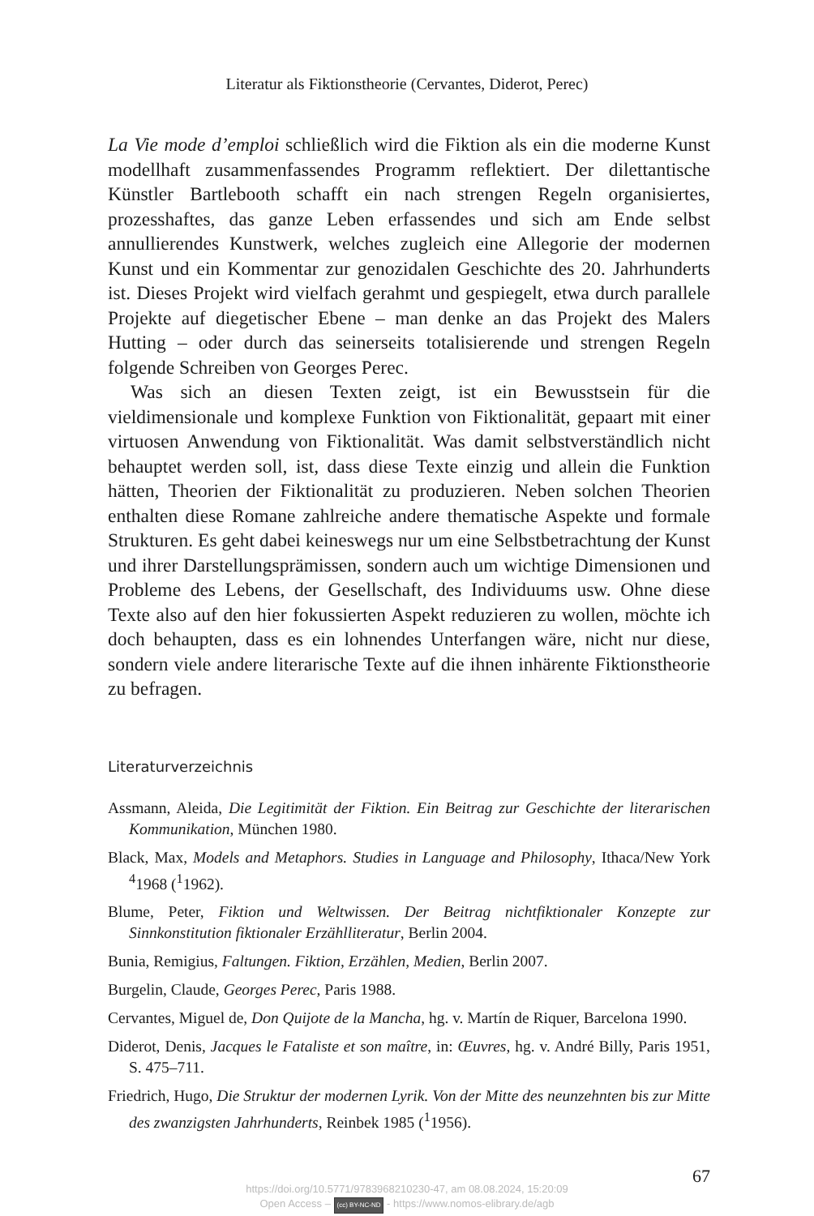Literatur als Fiktionstheorie (Cervantes, Diderot, Perec)
La Vie mode d’emploi schließlich wird die Fiktion als ein die moderne Kunst modellhaft zusammenfassendes Programm reflektiert. Der dilettantische Künstler Bartlebooth schafft ein nach strengen Regeln organisiertes, prozesshaftes, das ganze Leben erfassendes und sich am Ende selbst annullierendes Kunstwerk, welches zugleich eine Allegorie der modernen Kunst und ein Kommentar zur genozidalen Geschichte des 20. Jahrhunderts ist. Dieses Projekt wird vielfach gerahmt und gespiegelt, etwa durch parallele Projekte auf diegetischer Ebene – man denke an das Projekt des Malers Hutting – oder durch das seinerseits totalisierende und strengen Regeln folgende Schreiben von Georges Perec.
Was sich an diesen Texten zeigt, ist ein Bewusstsein für die vieldimensionale und komplexe Funktion von Fiktionalität, gepaart mit einer virtuosen Anwendung von Fiktionalität. Was damit selbstverständlich nicht behauptet werden soll, ist, dass diese Texte einzig und allein die Funktion hätten, Theorien der Fiktionalität zu produzieren. Neben solchen Theorien enthalten diese Romane zahlreiche andere thematische Aspekte und formale Strukturen. Es geht dabei keineswegs nur um eine Selbstbetrachtung der Kunst und ihrer Darstellungsprämissen, sondern auch um wichtige Dimensionen und Probleme des Lebens, der Gesellschaft, des Individuums usw. Ohne diese Texte also auf den hier fokussierten Aspekt reduzieren zu wollen, möchte ich doch behaupten, dass es ein lohnendes Unterfangen wäre, nicht nur diese, sondern viele andere literarische Texte auf die ihnen inhärente Fiktionstheorie zu befragen.
Literaturverzeichnis
Assmann, Aleida, Die Legitimität der Fiktion. Ein Beitrag zur Geschichte der literarischen Kommunikation, München 1980.
Black, Max, Models and Metaphors. Studies in Language and Philosophy, Ithaca/New York <sup>4</sup>1968 (<sup>1</sup>1962).
Blume, Peter, Fiktion und Weltwissen. Der Beitrag nichtfiktionaler Konzepte zur Sinnkonstitution fiktionaler Erzählliteratur, Berlin 2004.
Bunia, Remigius, Faltungen. Fiktion, Erzählen, Medien, Berlin 2007.
Burgelin, Claude, Georges Perec, Paris 1988.
Cervantes, Miguel de, Don Quijote de la Mancha, hg. v. Martín de Riquer, Barcelona 1990.
Diderot, Denis, Jacques le Fataliste et son maître, in: Œuvres, hg. v. André Billy, Paris 1951, S. 475–711.
Friedrich, Hugo, Die Struktur der modernen Lyrik. Von der Mitte des neunzehnten bis zur Mitte des zwanzigsten Jahrhunderts, Reinbek 1985 (<sup>1</sup>1956).
67
https://doi.org/10.5771/9783968210230-47, am 08.08.2024, 15:20:09
Open Access – (cc) BY-NC-ND - https://www.nomos-elibrary.de/agb